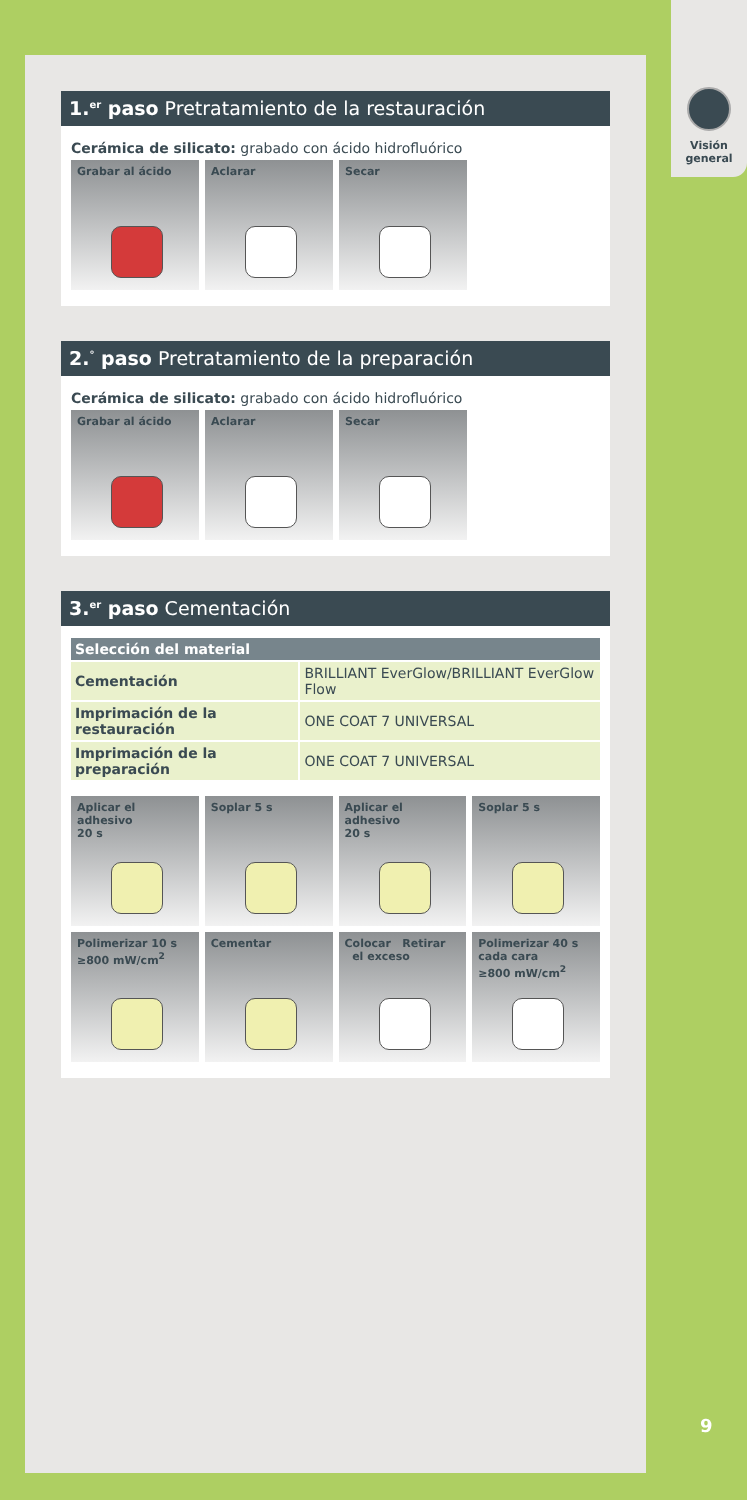1.<sup>er</sup> paso Pretratamiento de la restauración
Cerámica de silicato: grabado con ácido hidrofluórico
Grabar al ácido Aclarar Secar
2.<sup>°</sup> paso Pretratamiento de la preparación
Cerámica de silicato: grabado con ácido hidrofluórico
Grabar al ácido Aclarar Secar
3.<sup>er</sup> paso Cementación
| Selección del material | |
| --- | --- |
| Cementación | BRILLIANT EverGlow/BRILLIANT EverGlow Flow |
| Imprimación de la restauración | ONE COAT 7 UNIVERSAL |
| Imprimación de la preparación | ONE COAT 7 UNIVERSAL |
Aplicar el adhesivo
20 s
Soplar 5 s Aplicar el adhesivo
20 s
Soplar 5 s
Polimerizar 10 s
≥800 mW/cm<sup>2</sup>
Cementar Colocar Retirar
el exceso
Polimerizar 40 s
cada cara
≥800 mW/cm<sup>2</sup>
Visión
general
9